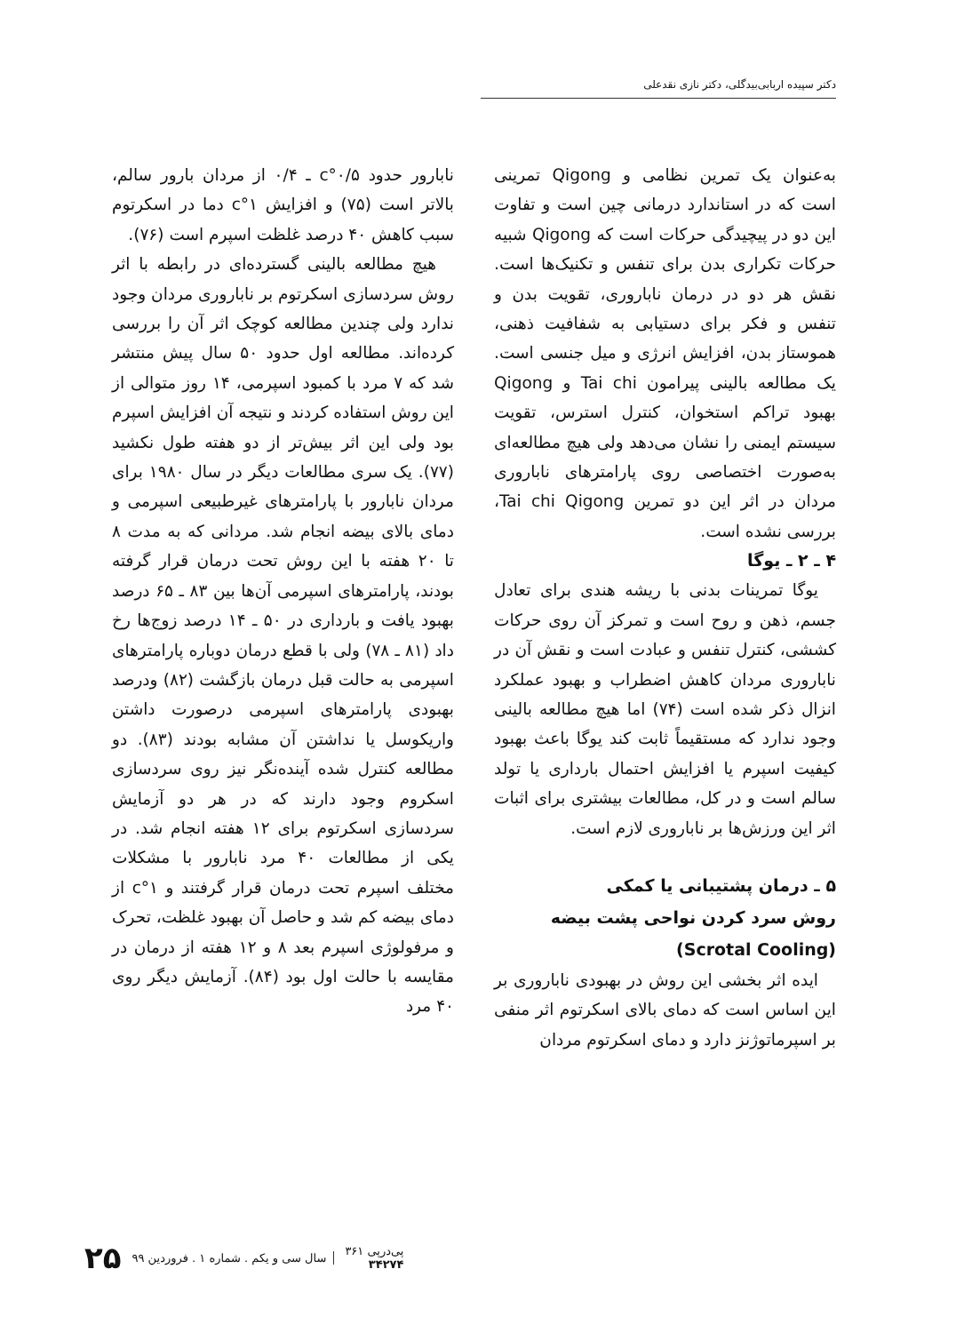دکتر سپیده اربابی‌بیدگلی، دکتر نازی نقدعلی
به‌عنوان یک تمرین نظامی و Qigong تمرینی است که در استاندارد درمانی چین است و تفاوت این دو در پیچیدگی حرکات است که Qigong شبیه حرکات تکراری بدن برای تنفس و تکنیک‌ها است. نقش هر دو در درمان ناباروری، تقویت بدن و تنفس و فکر برای دستیابی به شفافیت ذهنی، هموستاز بدن، افزایش انرژی و میل جنسی است. یک مطالعه بالینی پیرامون Tai chi و Qigong بهبود تراکم استخوان، کنترل استرس، تقویت سیستم ایمنی را نشان می‌دهد ولی هیچ مطالعه‌ای به‌صورت اختصاصی روی پارامترهای ناباروری مردان در اثر این دو تمرین Tai chi Qigong، بررسی نشده است.
۴ ـ ۲ ـ یوگا
یوگا تمرینات بدنی با ریشه هندی برای تعادل جسم، ذهن و روح است و تمرکز آن روی حرکات کششی، کنترل تنفس و عبادت است و نقش آن در ناباروری مردان کاهش اضطراب و بهبود عملکرد انزال ذکر شده است (۷۴) اما هیچ مطالعه بالینی وجود ندارد که مستقیماً ثابت کند یوگا باعث بهبود کیفیت اسپرم یا افزایش احتمال بارداری یا تولد سالم است و در کل، مطالعات بیشتری برای اثبات اثر این ورزش‌ها بر ناباروری لازم است.
۵ ـ درمان پشتیبانی یا کمکی
روش سرد کردن نواحی پشت بیضه
(Scrotal Cooling)
ایده اثر بخشی این روش در بهبودی ناباروری بر این اساس است که دمای بالای اسکرتوم اثر منفی بر اسپرماتوژنز دارد و دمای اسکرتوم مردان
نابارور حدود ۰/۵°c ـ ۰/۴ از مردان بارور سالم، بالاتر است (۷۵) و افزایش ۱°c دما در اسکرتوم سبب کاهش ۴۰ درصد غلظت اسپرم است (۷۶).
هیچ مطالعه بالینی گسترده‌ای در رابطه با اثر روش سردسازی اسکرتوم بر ناباروری مردان وجود ندارد ولی چندین مطالعه کوچک اثر آن را بررسی کرده‌اند. مطالعه اول حدود ۵۰ سال پیش منتشر شد که ۷ مرد با کمبود اسپرمی، ۱۴ روز متوالی از این روش استفاده کردند و نتیجه آن افزایش اسپرم بود ولی این اثر بیش‌تر از دو هفته طول نکشید (۷۷). یک سری مطالعات دیگر در سال ۱۹۸۰ برای مردان نابارور با پارامترهای غیرطبیعی اسپرمی و دمای بالای بیضه انجام شد. مردانی که به مدت ۸ تا ۲۰ هفته با این روش تحت درمان قرار گرفته بودند، پارامترهای اسپرمی آن‌ها بین ۸۳ ـ ۶۵ درصد بهبود یافت و بارداری در ۵۰ ـ ۱۴ درصد زوج‌ها رخ داد (۸۱ ـ ۷۸) ولی با قطع درمان دوباره پارامترهای اسپرمی به حالت قبل درمان بازگشت (۸۲) ودرصد بهبودی پارامترهای اسپرمی درصورت داشتن واریکوسل یا نداشتن آن مشابه بودند (۸۳). دو مطالعه کنترل شده آینده‌نگر نیز روی سردسازی اسکروم وجود دارند که در هر دو آزمایش سردسازی اسکرتوم برای ۱۲ هفته انجام شد. در یکی از مطالعات ۴۰ مرد نابارور با مشکلات مختلف اسپرم تحت درمان قرار گرفتند و ۱°c از دمای بیضه کم شد و حاصل آن بهبود غلظت، تحرک و مرفولوژی اسپرم بعد ۸ و ۱۲ هفته از درمان در مقایسه با حالت اول بود (۸۴). آزمایش دیگر روی ۴۰ مرد
پی‌درپی ۳۶۱
۳۴۲۷۴
سال سی و یکم . شماره ۱ . فروردین ۹۹
۲۵